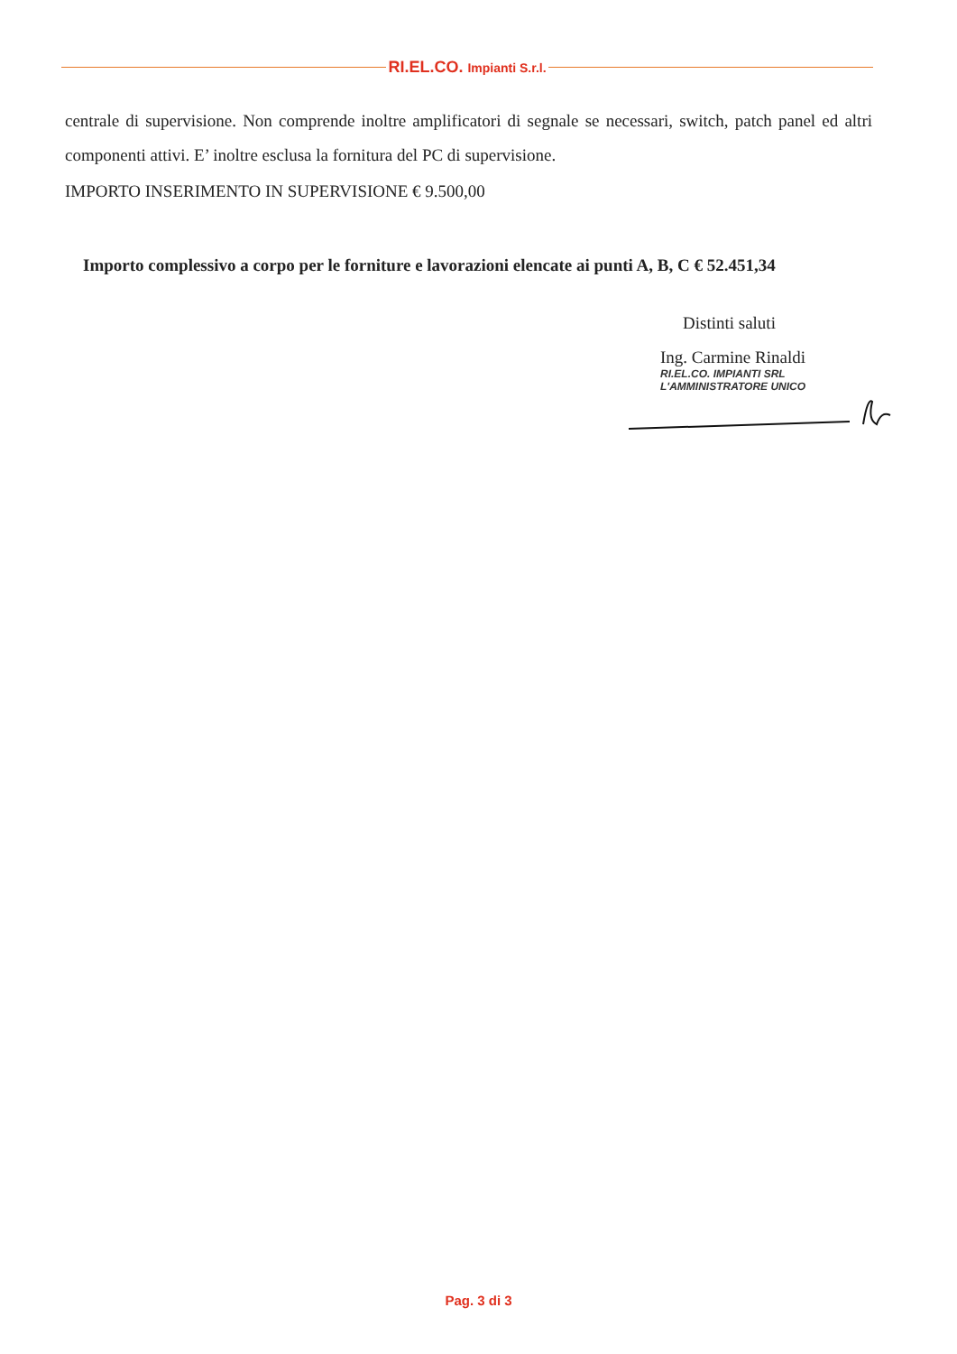RI.EL.CO. Impianti S.r.l.
centrale di supervisione. Non comprende inoltre amplificatori di segnale se necessari, switch, patch panel ed altri componenti attivi. E’ inoltre esclusa la fornitura del PC di supervisione.
IMPORTO INSERIMENTO IN SUPERVISIONE € 9.500,00
Importo complessivo a corpo per le forniture e lavorazioni elencate ai punti A, B, C € 52.451,34
Distinti saluti
Ing. Carmine Rinaldi
RI.EL.CO. IMPIANTI SRL
L'AMMINISTRATORE UNICO
Pag. 3 di 3